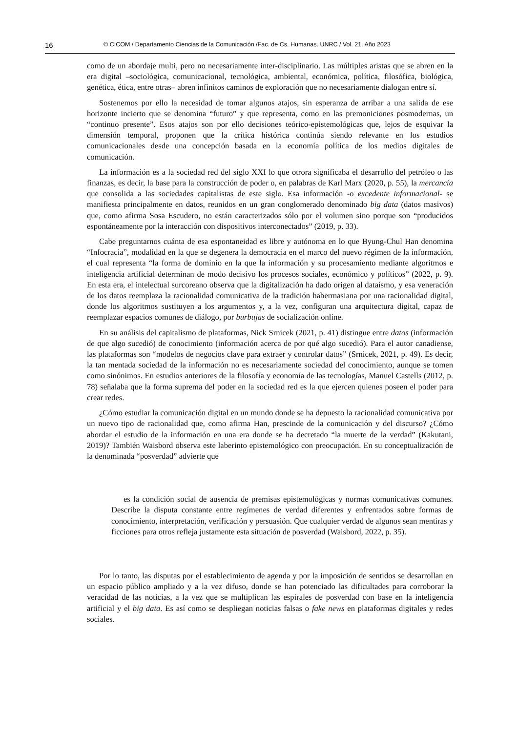16 © CICOM / Departamento Ciencias de la Comunicación /Fac. de Cs. Humanas. UNRC / Vol. 21. Año 2023
como de un abordaje multi, pero no necesariamente inter-disciplinario. Las múltiples aristas que se abren en la era digital –sociológica, comunicacional, tecnológica, ambiental, económica, política, filosófica, biológica, genética, ética, entre otras– abren infinitos caminos de exploración que no necesariamente dialogan entre sí.
Sostenemos por ello la necesidad de tomar algunos atajos, sin esperanza de arribar a una salida de ese horizonte incierto que se denomina “futuro” y que representa, como en las premoniciones posmodernas, un “continuo presente”. Esos atajos son por ello decisiones teórico-epistemológicas que, lejos de esquivar la dimensión temporal, proponen que la crítica histórica continúa siendo relevante en los estudios comunicacionales desde una concepción basada en la economía política de los medios digitales de comunicación.
La información es a la sociedad red del siglo XXI lo que otrora significaba el desarrollo del petróleo o las finanzas, es decir, la base para la construcción de poder o, en palabras de Karl Marx (2020, p. 55), la mercancía que consolida a las sociedades capitalistas de este siglo. Esa información -o excedente informacional- se manifiesta principalmente en datos, reunidos en un gran conglomerado denominado big data (datos masivos) que, como afirma Sosa Escudero, no están caracterizados sólo por el volumen sino porque son “producidos espontáneamente por la interacción con dispositivos interconectados” (2019, p. 33).
Cabe preguntarnos cuánta de esa espontaneidad es libre y autónoma en lo que Byung-Chul Han denomina “Infocracia”, modalidad en la que se degenera la democracia en el marco del nuevo régimen de la información, el cual representa “la forma de dominio en la que la información y su procesamiento mediante algoritmos e inteligencia artificial determinan de modo decisivo los procesos sociales, económico y políticos” (2022, p. 9). En esta era, el intelectual surcoreano observa que la digitalización ha dado origen al dataísmo, y esa veneración de los datos reemplaza la racionalidad comunicativa de la tradición habermasiana por una racionalidad digital, donde los algoritmos sustituyen a los argumentos y, a la vez, configuran una arquitectura digital, capaz de reemplazar espacios comunes de diálogo, por burbujas de socialización online.
En su análisis del capitalismo de plataformas, Nick Srnicek (2021, p. 41) distingue entre datos (información de que algo sucedió) de conocimiento (información acerca de por qué algo sucedió). Para el autor canadiense, las plataformas son “modelos de negocios clave para extraer y controlar datos” (Srnicek, 2021, p. 49). Es decir, la tan mentada sociedad de la información no es necesariamente sociedad del conocimiento, aunque se tomen como sinónimos. En estudios anteriores de la filosofía y economía de las tecnologías, Manuel Castells (2012, p. 78) señalaba que la forma suprema del poder en la sociedad red es la que ejercen quienes poseen el poder para crear redes.
¿Cómo estudiar la comunicación digital en un mundo donde se ha depuesto la racionalidad comunicativa por un nuevo tipo de racionalidad que, como afirma Han, prescinde de la comunicación y del discurso? ¿Cómo abordar el estudio de la información en una era donde se ha decretado “la muerte de la verdad” (Kakutani, 2019)? También Waisbord observa este laberinto epistemológico con preocupación. En su conceptualización de la denominada “posverdad” advierte que
es la condición social de ausencia de premisas epistemológicas y normas comunicativas comunes. Describe la disputa constante entre regímenes de verdad diferentes y enfrentados sobre formas de conocimiento, interpretación, verificación y persuasión. Que cualquier verdad de algunos sean mentiras y ficciones para otros refleja justamente esta situación de posverdad (Waisbord, 2022, p. 35).
Por lo tanto, las disputas por el establecimiento de agenda y por la imposición de sentidos se desarrollan en un espacio público ampliado y a la vez difuso, donde se han potenciado las dificultades para corroborar la veracidad de las noticias, a la vez que se multiplican las espirales de posverdad con base en la inteligencia artificial y el big data. Es así como se despliegan noticias falsas o fake news en plataformas digitales y redes sociales.